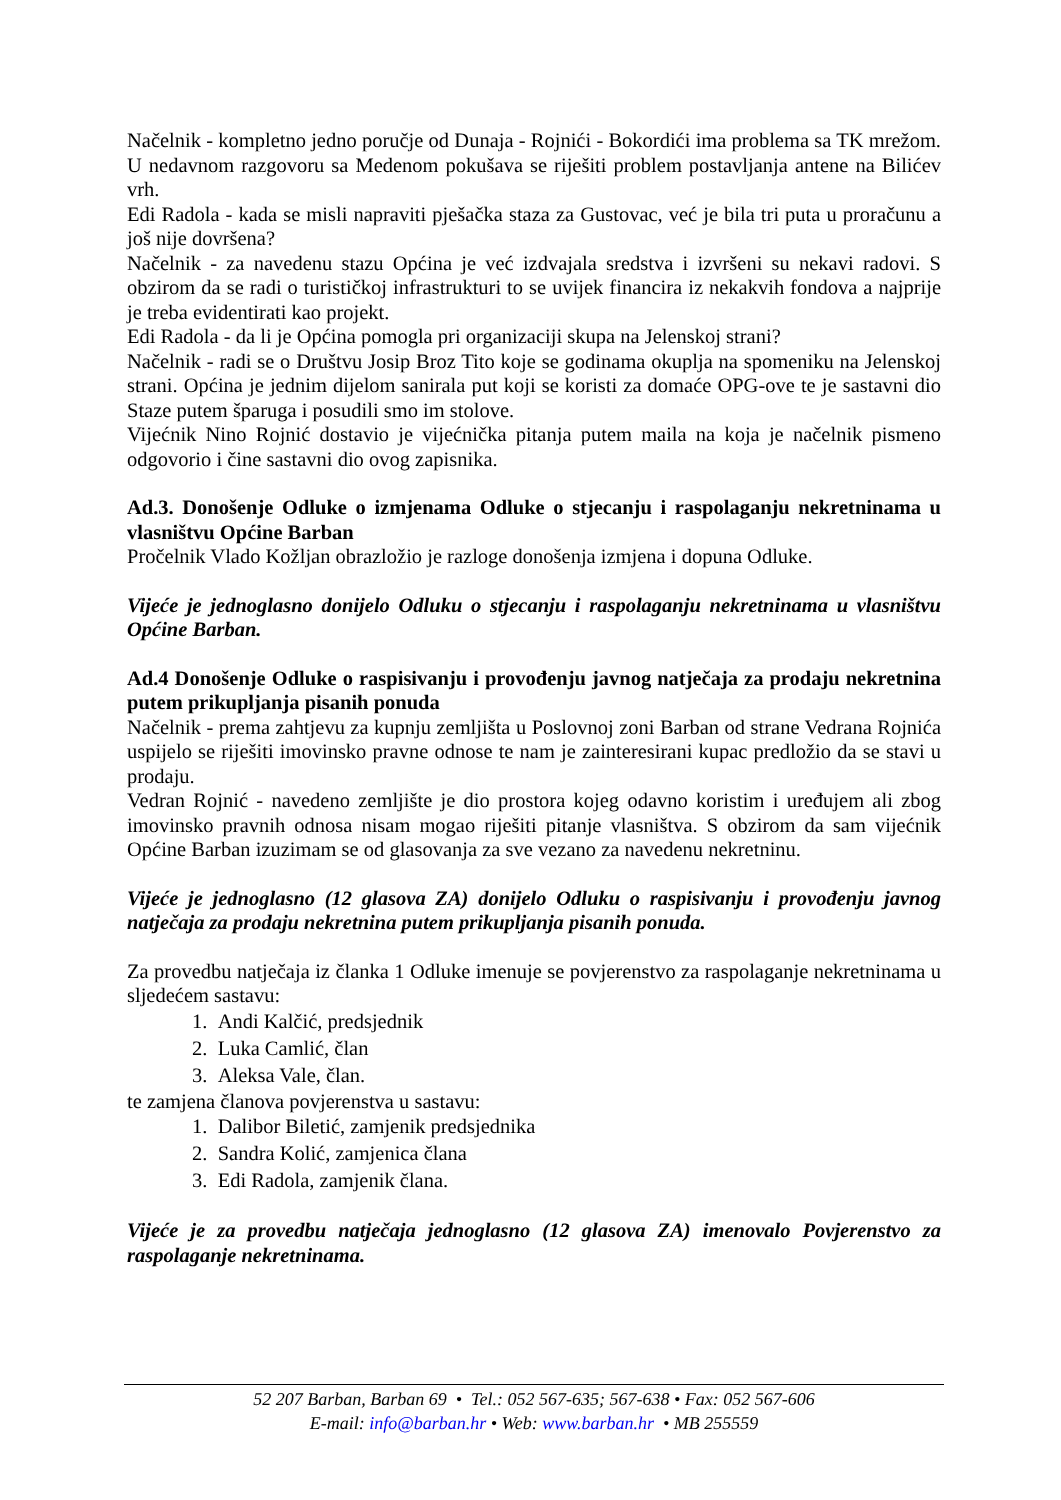Načelnik - kompletno jedno poručje od Dunaja - Rojnići - Bokordići ima problema sa TK mrežom. U nedavnom razgovoru sa Medenom pokušava se riješiti problem postavljanja antene na Bilićev vrh.
Edi Radola - kada se misli napraviti pješačka staza za Gustovac, već je bila tri puta u proračunu a još nije dovršena?
Načelnik - za navedenu stazu Općina je već izdvajala sredstva i izvršeni su nekavi radovi. S obzirom da se radi o turističkoj infrastrukturi to se uvijek financira iz nekakvih fondova a najprije je treba evidentirati kao projekt.
Edi Radola - da li je Općina pomogla pri organizaciji skupa na Jelenskoj strani?
Načelnik - radi se o Društvu Josip Broz Tito koje se godinama okuplja na spomeniku na Jelenskoj strani. Općina je jednim dijelom sanirala put koji se koristi za domaće OPG-ove te je sastavni dio Staze putem šparuga i posudili smo im stolove.
Vijećnik Nino Rojnić dostavio je vijećnička pitanja putem maila na koja je načelnik pismeno odgovorio i čine sastavni dio ovog zapisnika.
Ad.3. Donošenje Odluke o izmjenama Odluke o stjecanju i raspolaganju nekretninama u vlasništvu Općine Barban
Pročelnik Vlado Kožljan obrazložio je razloge donošenja izmjena i dopuna Odluke.
Vijeće je jednoglasno donijelo Odluku o stjecanju i raspolaganju nekretninama u vlasništvu Općine Barban.
Ad.4 Donošenje Odluke o raspisivanju i provođenju javnog natječaja za prodaju nekretnina putem prikupljanja pisanih ponuda
Načelnik - prema zahtjevu za kupnju zemljišta u Poslovnoj zoni Barban od strane Vedrana Rojnića uspijelo se riješiti imovinsko pravne odnose te nam je zainteresirani kupac predložio da se stavi u prodaju.
Vedran Rojnić - navedeno zemljište je dio prostora kojeg odavno koristim i uređujem ali zbog imovinsko pravnih odnosa nisam mogao riješiti pitanje vlasništva. S obzirom da sam vijećnik Općine Barban izuzimam se od glasovanja za sve vezano za navedenu nekretninu.
Vijeće je jednoglasno (12 glasova ZA) donijelo Odluku o raspisivanju i provođenju javnog natječaja za prodaju nekretnina putem prikupljanja pisanih ponuda.
Za provedbu natječaja iz članka 1 Odluke imenuje se povjerenstvo za raspolaganje nekretninama u sljedećem sastavu:
1. Andi Kalčić, predsjednik
2. Luka Camlić, član
3. Aleksa Vale, član.
te zamjena članova povjerenstva u sastavu:
1. Dalibor Biletić, zamjenik predsjednika
2. Sandra Kolić, zamjenica člana
3. Edi Radola, zamjenik člana.
Vijeće je za provedbu natječaja jednoglasno (12 glasova ZA) imenovalo Povjerenstvo za raspolaganje nekretninama.
52 207 Barban, Barban 69 • Tel.: 052 567-635; 567-638 • Fax: 052 567-606
E-mail: info@barban.hr • Web: www.barban.hr • MB 255559